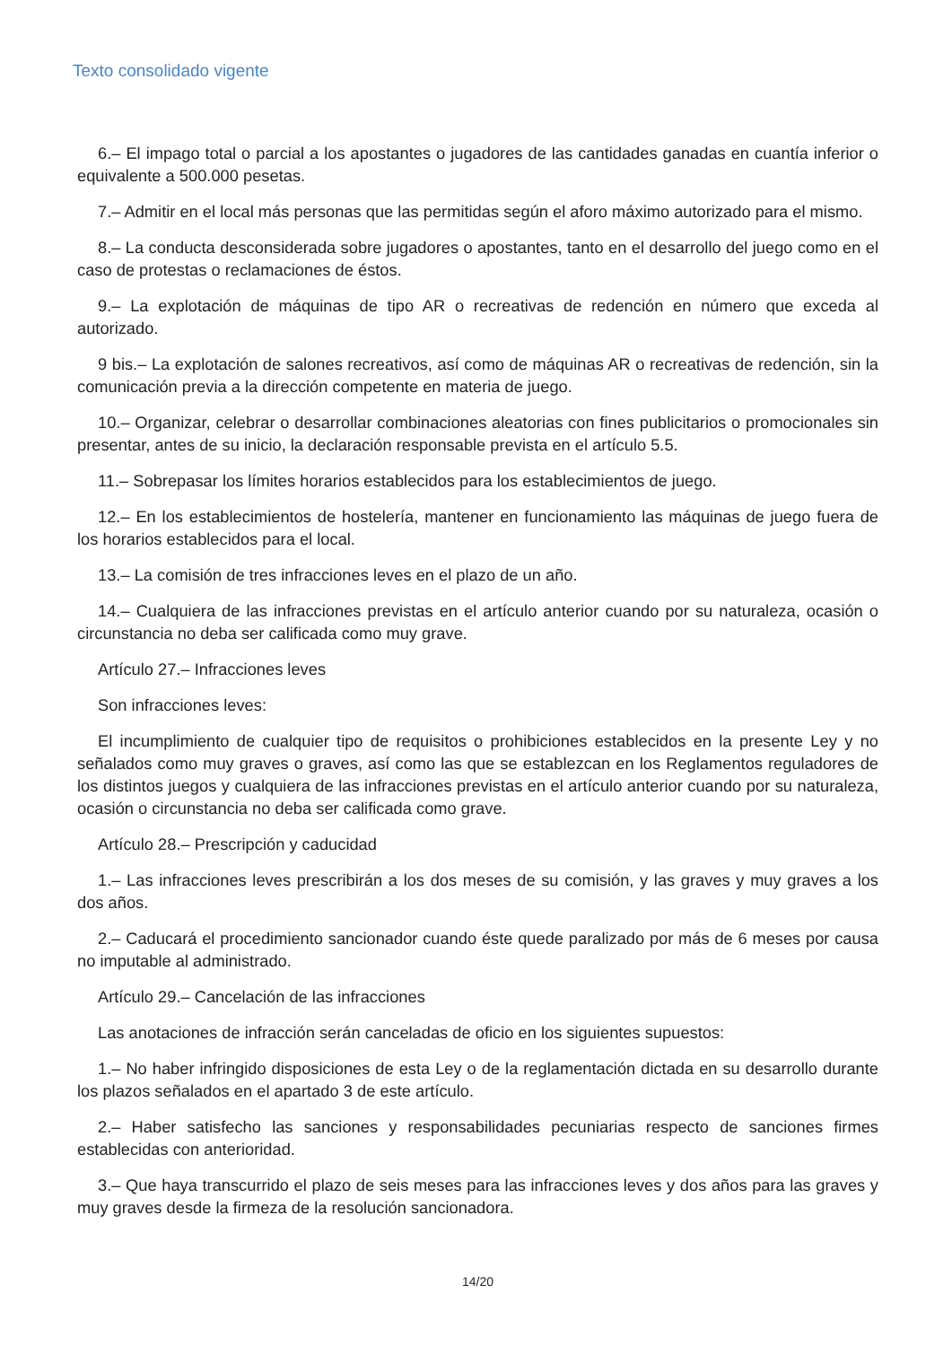Texto consolidado vigente
6.– El impago total o parcial a los apostantes o jugadores de las cantidades ganadas en cuantía inferior o equivalente a 500.000 pesetas.
7.– Admitir en el local más personas que las permitidas según el aforo máximo autorizado para el mismo.
8.– La conducta desconsiderada sobre jugadores o apostantes, tanto en el desarrollo del juego como en el caso de protestas o reclamaciones de éstos.
9.– La explotación de máquinas de tipo AR o recreativas de redención en número que exceda al autorizado.
9 bis.– La explotación de salones recreativos, así como de máquinas AR o recreativas de redención, sin la comunicación previa a la dirección competente en materia de juego.
10.– Organizar, celebrar o desarrollar combinaciones aleatorias con fines publicitarios o promocionales sin presentar, antes de su inicio, la declaración responsable prevista en el artículo 5.5.
11.– Sobrepasar los límites horarios establecidos para los establecimientos de juego.
12.– En los establecimientos de hostelería, mantener en funcionamiento las máquinas de juego fuera de los horarios establecidos para el local.
13.– La comisión de tres infracciones leves en el plazo de un año.
14.– Cualquiera de las infracciones previstas en el artículo anterior cuando por su naturaleza, ocasión o circunstancia no deba ser calificada como muy grave.
Artículo 27.– Infracciones leves
Son infracciones leves:
El incumplimiento de cualquier tipo de requisitos o prohibiciones establecidos en la presente Ley y no señalados como muy graves o graves, así como las que se establezcan en los Reglamentos reguladores de los distintos juegos y cualquiera de las infracciones previstas en el artículo anterior cuando por su naturaleza, ocasión o circunstancia no deba ser calificada como grave.
Artículo 28.– Prescripción y caducidad
1.– Las infracciones leves prescribirán a los dos meses de su comisión, y las graves y muy graves a los dos años.
2.– Caducará el procedimiento sancionador cuando éste quede paralizado por más de 6 meses por causa no imputable al administrado.
Artículo 29.– Cancelación de las infracciones
Las anotaciones de infracción serán canceladas de oficio en los siguientes supuestos:
1.– No haber infringido disposiciones de esta Ley o de la reglamentación dictada en su desarrollo durante los plazos señalados en el apartado 3 de este artículo.
2.– Haber satisfecho las sanciones y responsabilidades pecuniarias respecto de sanciones firmes establecidas con anterioridad.
3.– Que haya transcurrido el plazo de seis meses para las infracciones leves y dos años para las graves y muy graves desde la firmeza de la resolución sancionadora.
14/20